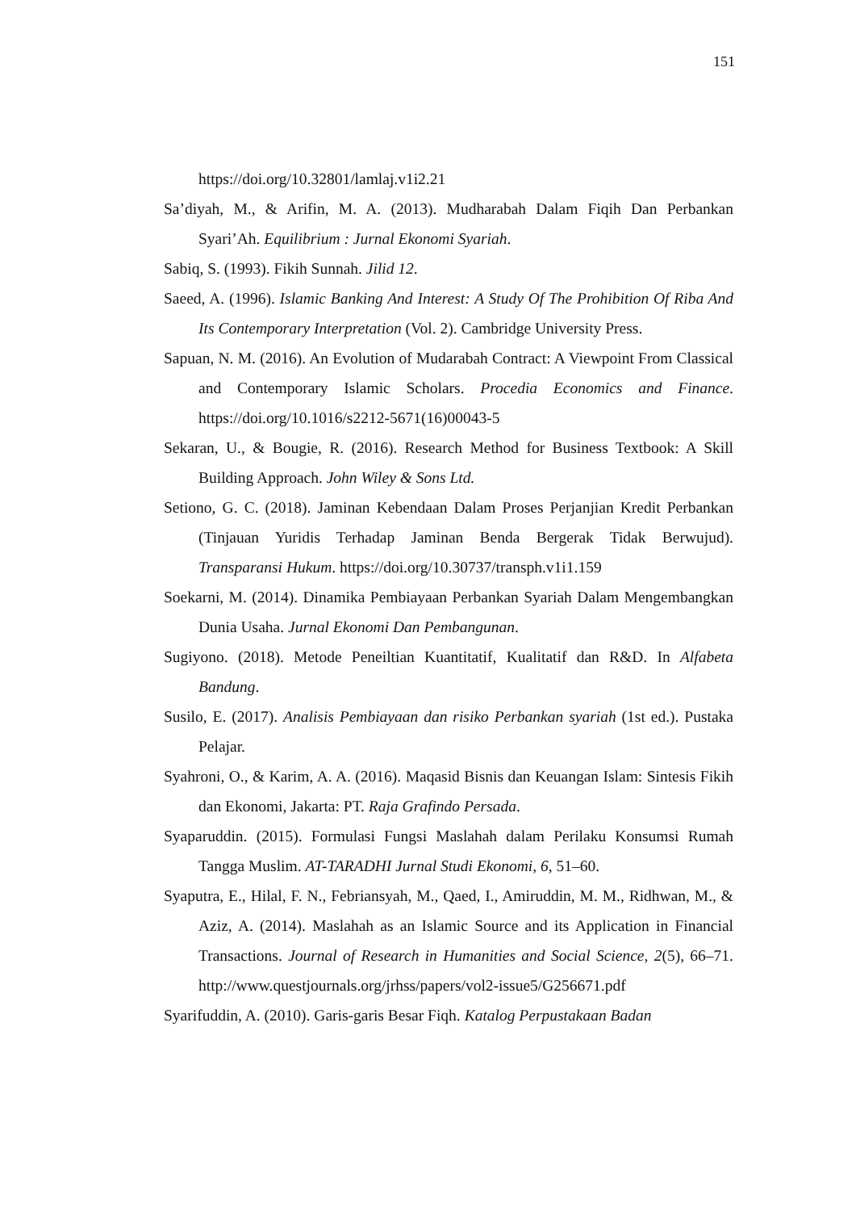151
https://doi.org/10.32801/lamlaj.v1i2.21
Sa’diyah, M., & Arifin, M. A. (2013). Mudharabah Dalam Fiqih Dan Perbankan Syari’Ah. Equilibrium : Jurnal Ekonomi Syariah.
Sabiq, S. (1993). Fikih Sunnah. Jilid 12.
Saeed, A. (1996). Islamic Banking And Interest: A Study Of The Prohibition Of Riba And Its Contemporary Interpretation (Vol. 2). Cambridge University Press.
Sapuan, N. M. (2016). An Evolution of Mudarabah Contract: A Viewpoint From Classical and Contemporary Islamic Scholars. Procedia Economics and Finance. https://doi.org/10.1016/s2212-5671(16)00043-5
Sekaran, U., & Bougie, R. (2016). Research Method for Business Textbook: A Skill Building Approach. John Wiley & Sons Ltd.
Setiono, G. C. (2018). Jaminan Kebendaan Dalam Proses Perjanjian Kredit Perbankan (Tinjauan Yuridis Terhadap Jaminan Benda Bergerak Tidak Berwujud). Transparansi Hukum. https://doi.org/10.30737/transph.v1i1.159
Soekarni, M. (2014). Dinamika Pembiayaan Perbankan Syariah Dalam Mengembangkan Dunia Usaha. Jurnal Ekonomi Dan Pembangunan.
Sugiyono. (2018). Metode Peneiltian Kuantitatif, Kualitatif dan R&D. In Alfabeta Bandung.
Susilo, E. (2017). Analisis Pembiayaan dan risiko Perbankan syariah (1st ed.). Pustaka Pelajar.
Syahroni, O., & Karim, A. A. (2016). Maqasid Bisnis dan Keuangan Islam: Sintesis Fikih dan Ekonomi, Jakarta: PT. Raja Grafindo Persada.
Syaparuddin. (2015). Formulasi Fungsi Maslahah dalam Perilaku Konsumsi Rumah Tangga Muslim. AT-TARADHI Jurnal Studi Ekonomi, 6, 51–60.
Syaputra, E., Hilal, F. N., Febriansyah, M., Qaed, I., Amiruddin, M. M., Ridhwan, M., & Aziz, A. (2014). Maslahah as an Islamic Source and its Application in Financial Transactions. Journal of Research in Humanities and Social Science, 2(5), 66–71. http://www.questjournals.org/jrhss/papers/vol2-issue5/G256671.pdf
Syarifuddin, A. (2010). Garis-garis Besar Fiqh. Katalog Perpustakaan Badan